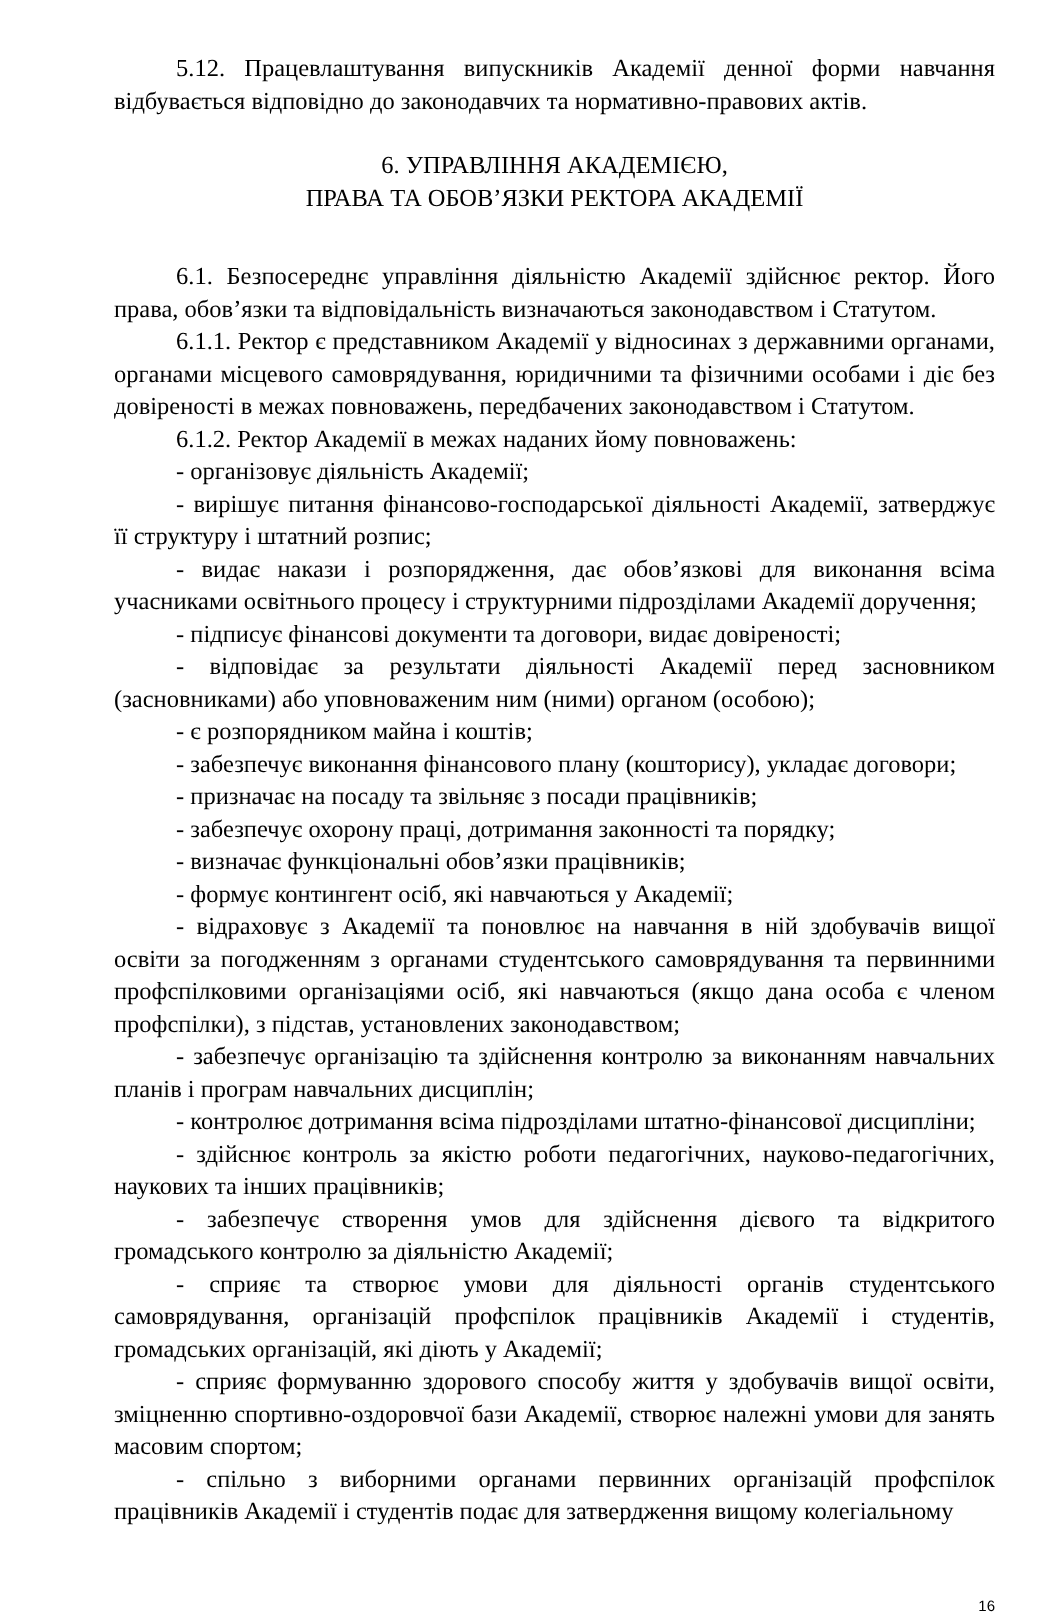5.12. Працевлаштування випускників Академії денної форми навчання відбувається відповідно до законодавчих та нормативно-правових актів.
6. УПРАВЛІННЯ АКАДЕМІЄЮ,
ПРАВА ТА ОБОВ’ЯЗКИ РЕКТОРА АКАДЕМІЇ
6.1. Безпосереднє управління діяльністю Академії здійснює ректор. Його права, обов’язки та відповідальність визначаються законодавством і Статутом.
6.1.1. Ректор є представником Академії у відносинах з державними органами, органами місцевого самоврядування, юридичними та фізичними особами і діє без довіреності в межах повноважень, передбачених законодавством і Статутом.
6.1.2. Ректор Академії в межах наданих йому повноважень:
- організовує діяльність Академії;
- вирішує питання фінансово-господарської діяльності Академії, затверджує її структуру і штатний розпис;
- видає накази і розпорядження, дає обов’язкові для виконання всіма учасниками освітнього процесу і структурними підрозділами Академії доручення;
- підписує фінансові документи та договори, видає довіреності;
- відповідає за результати діяльності Академії перед засновником (засновниками) або уповноваженим ним (ними) органом (особою);
- є розпорядником майна і коштів;
- забезпечує виконання фінансового плану (кошторису), укладає договори;
- призначає на посаду та звільняє з посади працівників;
- забезпечує охорону праці, дотримання законності та порядку;
- визначає функціональні обов’язки працівників;
- формує контингент осіб, які навчаються у Академії;
- відраховує з Академії та поновлює на навчання в ній здобувачів вищої освіти за погодженням з органами студентського самоврядування та первинними профспілковими організаціями осіб, які навчаються (якщо дана особа є членом профспілки), з підстав, установлених законодавством;
- забезпечує організацію та здійснення контролю за виконанням навчальних планів і програм навчальних дисциплін;
- контролює дотримання всіма підрозділами штатно-фінансової дисципліни;
- здійснює контроль за якістю роботи педагогічних, науково-педагогічних, наукових та інших працівників;
- забезпечує створення умов для здійснення дієвого та відкритого громадського контролю за діяльністю Академії;
- сприяє та створює умови для діяльності органів студентського самоврядування, організацій профспілок працівників Академії і студентів, громадських організацій, які діють у Академії;
- сприяє формуванню здорового способу життя у здобувачів вищої освіти, зміцненню спортивно-оздоровчої бази Академії, створює належні умови для занять масовим спортом;
- спільно з виборними органами первинних організацій профспілок працівників Академії і студентів подає для затвердження вищому колегіальному
16